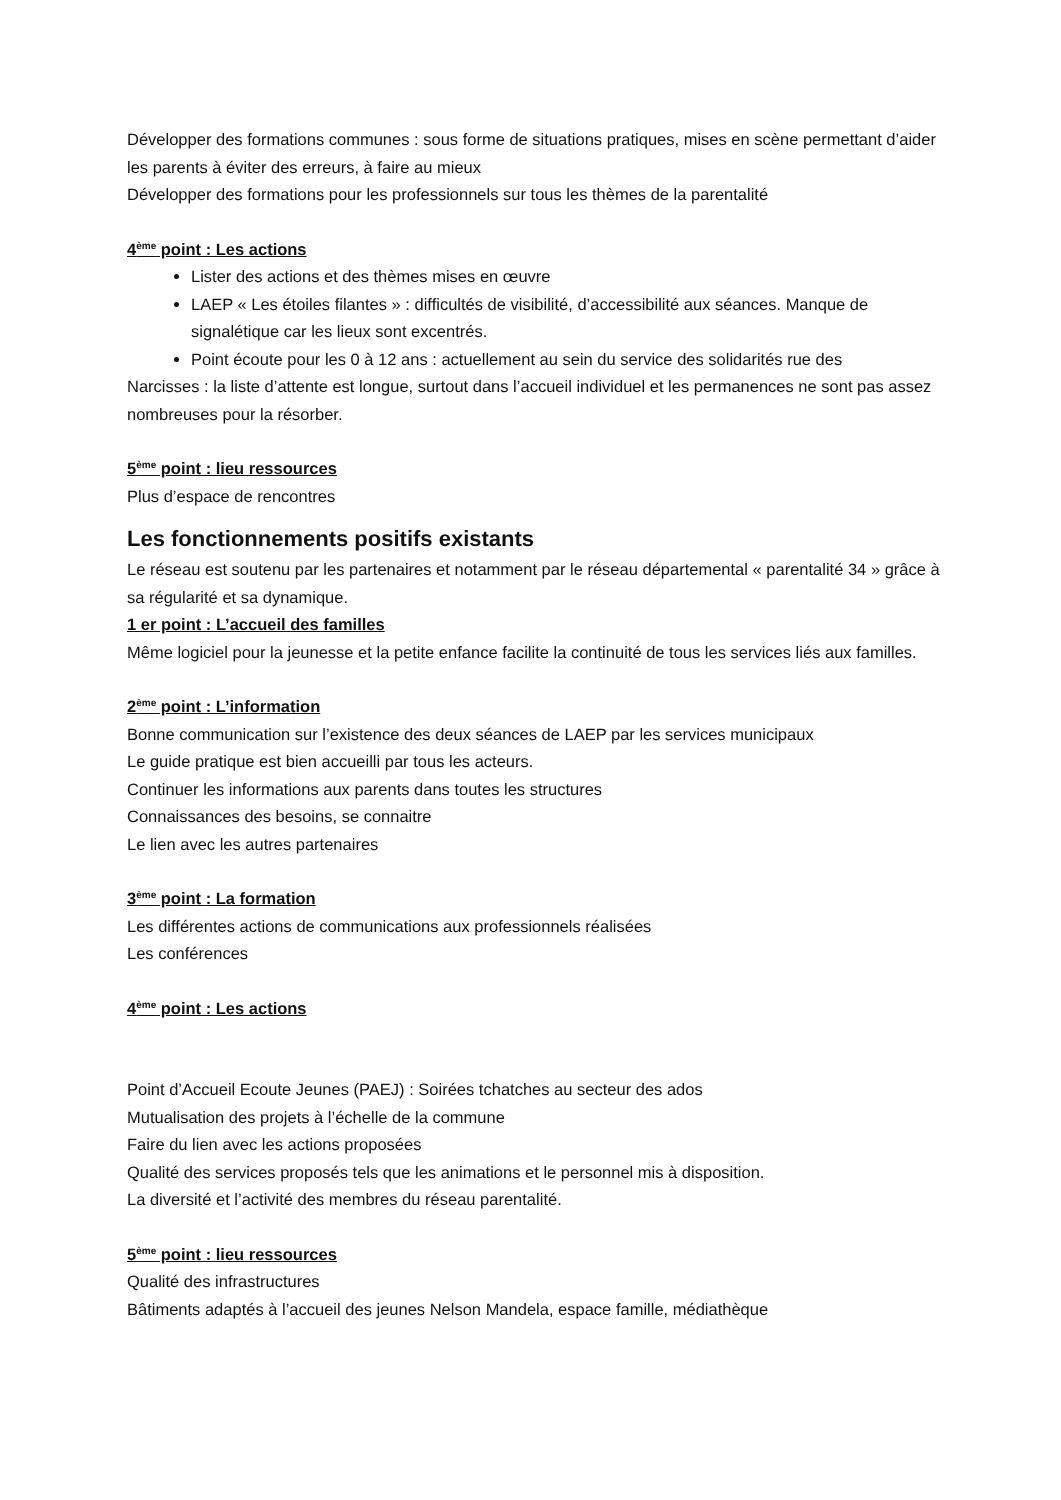Développer des formations communes : sous forme de situations pratiques, mises en scène permettant d’aider les parents à éviter des erreurs, à faire au mieux
Développer des formations pour les professionnels sur tous les thèmes de la parentalité
4<sup>ème</sup> point : Les actions
Lister des actions et des thèmes mises en œuvre
LAEP « Les étoiles filantes » : difficultés de visibilité, d’accessibilité aux séances. Manque de signalétique car les lieux sont excentrés.
Point écoute pour les 0 à 12 ans : actuellement au sein du service des solidarités rue des
Narcisses : la liste d’attente est longue, surtout dans l’accueil individuel et les permanences ne sont pas assez nombreuses pour la résorber.
5<sup>ème</sup> point : lieu ressources
Plus d’espace de rencontres
Les fonctionnements positifs existants
Le réseau est soutenu par les partenaires et notamment par le réseau départemental « parentalité 34 » grâce à sa régularité et sa dynamique.
1 er point : L’accueil des familles
Même logiciel pour la jeunesse et la petite enfance facilite la continuité de tous les services liés aux familles.
2<sup>ème</sup> point : L’information
Bonne communication sur l’existence des deux séances de LAEP par les services municipaux
Le guide pratique est bien accueilli par tous les acteurs.
Continuer les informations aux parents dans toutes les structures
Connaissances des besoins, se connaitre
Le lien avec les autres partenaires
3<sup>ème</sup> point : La formation
Les différentes actions de communications aux professionnels réalisées
Les conférences
4<sup>ème</sup> point : Les actions
Point d’Accueil Ecoute Jeunes (PAEJ) : Soirées tchatches au secteur des ados
Mutualisation des projets à l’échelle de la commune
Faire du lien avec les actions proposées
Qualité des services proposés tels que les animations et le personnel mis à disposition.
La diversité et l’activité des membres du réseau parentalité.
5<sup>ème</sup> point : lieu ressources
Qualité des infrastructures
Bâtiments adaptés à l’accueil des jeunes Nelson Mandela, espace famille, médiathèque